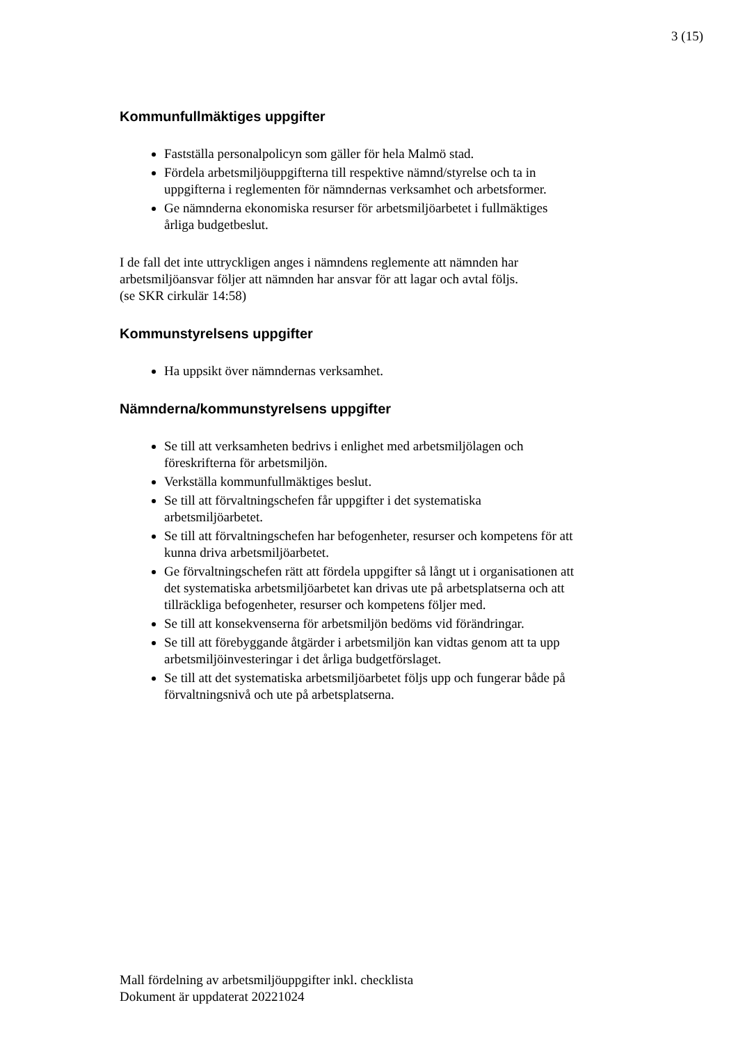3 (15)
Kommunfullmäktiges uppgifter
Fastställa personalpolicyn som gäller för hela Malmö stad.
Fördela arbetsmiljöuppgifterna till respektive nämnd/styrelse och ta in uppgifterna i reglementen för nämndernas verksamhet och arbetsformer.
Ge nämnderna ekonomiska resurser för arbetsmiljöarbetet i fullmäktiges årliga budgetbeslut.
I de fall det inte uttryckligen anges i nämndens reglemente att nämnden har arbetsmiljöansvar följer att nämnden har ansvar för att lagar och avtal följs.
(se SKR cirkulär 14:58)
Kommunstyrelsens uppgifter
Ha uppsikt över nämndernas verksamhet.
Nämnderna/kommunstyrelsens uppgifter
Se till att verksamheten bedrivs i enlighet med arbetsmiljölagen och föreskrifterna för arbetsmiljön.
Verkställa kommunfullmäktiges beslut.
Se till att förvaltningschefen får uppgifter i det systematiska arbetsmiljöarbetet.
Se till att förvaltningschefen har befogenheter, resurser och kompetens för att kunna driva arbetsmiljöarbetet.
Ge förvaltningschefen rätt att fördela uppgifter så långt ut i organisationen att det systematiska arbetsmiljöarbetet kan drivas ute på arbetsplatserna och att tillräckliga befogenheter, resurser och kompetens följer med.
Se till att konsekvenserna för arbetsmiljön bedöms vid förändringar.
Se till att förebyggande åtgärder i arbetsmiljön kan vidtas genom att ta upp arbetsmiljöinvesteringar i det årliga budgetförslaget.
Se till att det systematiska arbetsmiljöarbetet följs upp och fungerar både på förvaltningsnivå och ute på arbetsplatserna.
Mall fördelning av arbetsmiljöuppgifter inkl. checklista
Dokument är uppdaterat 20221024